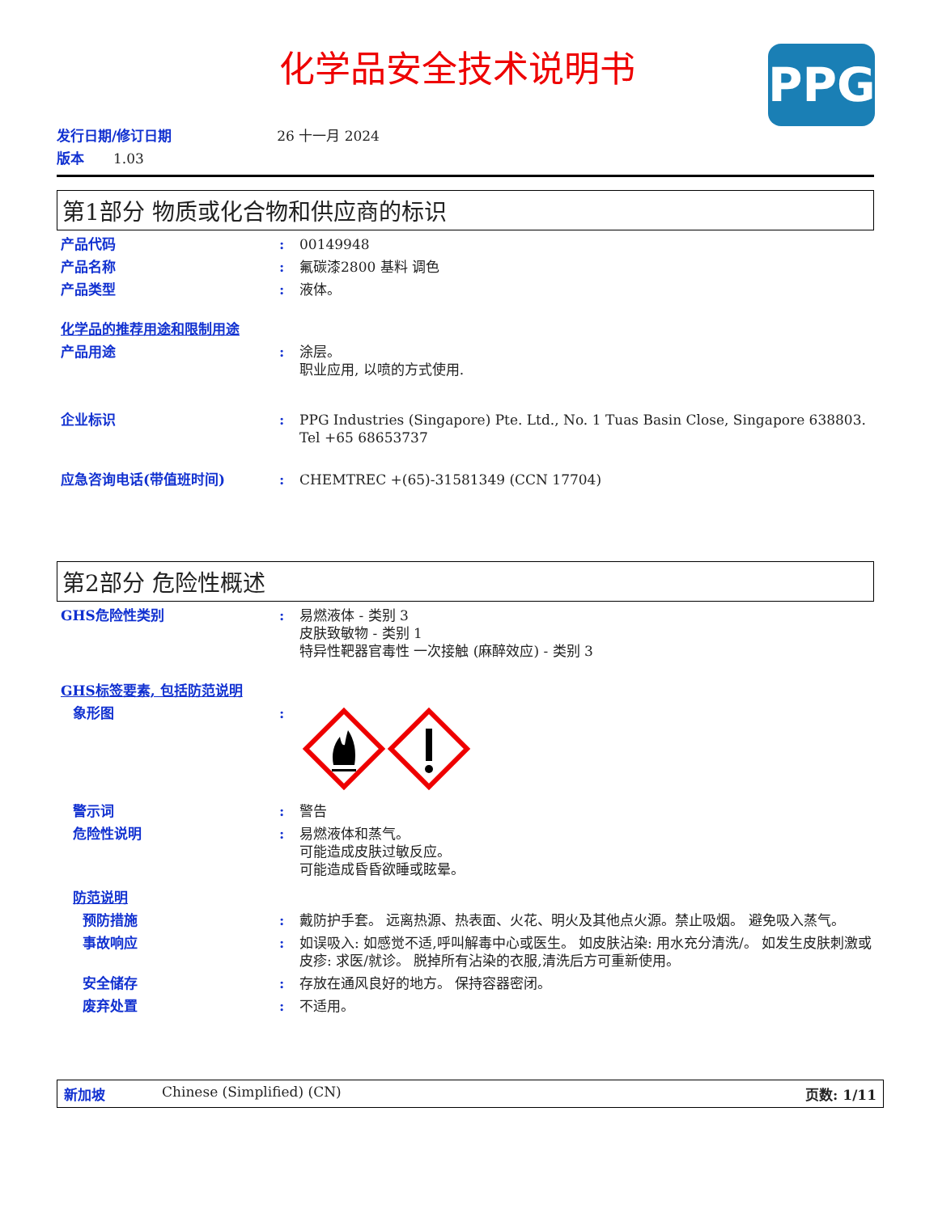化学品安全技术说明书
PPG
发行日期/修订日期 26 十一月 2024
版本 1.03
第1部分 物质或化合物和供应商的标识
产品代码 : 00149948
产品名称 : 氟碳漆2800 基料 调色
产品类型 : 液体。
化学品的推荐用途和限制用途
产品用途 : 涂层。
职业应用, 以喷的方式使用.
企业标识 : PPG Industries (Singapore) Pte. Ltd., No. 1 Tuas Basin Close, Singapore 638803. Tel +65 68653737
应急咨询电话(带值班时间) : CHEMTREC +(65)-31581349 (CCN 17704)
第2部分 危险性概述
GHS危险性类别 : 易燃液体 - 类别 3
皮肤致敏物 - 类别 1
特异性靶器官毒性 一次接触 (麻醉效应) - 类别 3
GHS标签要素, 包括防范说明
象形图 :
警示词 : 警告
危险性说明 : 易燃液体和蒸气。
可能造成皮肤过敏反应。
可能造成昏昏欲睡或眩晕。
防范说明
预防措施 : 戴防护手套。 远离热源、热表面、火花、明火及其他点火源。禁止吸烟。 避免吸入蒸气。
事故响应 : 如误吸入: 如感觉不适,呼叫解毒中心或医生。 如皮肤沾染: 用水充分清洗/。 如发生皮肤刺激或皮疹: 求医/就诊。 脱掉所有沾染的衣服,清洗后方可重新使用。
安全储存 : 存放在通风良好的地方。 保持容器密闭。
废弃处置 : 不适用。
新加坡 Chinese (Simplified) (CN) 页数: 1/11